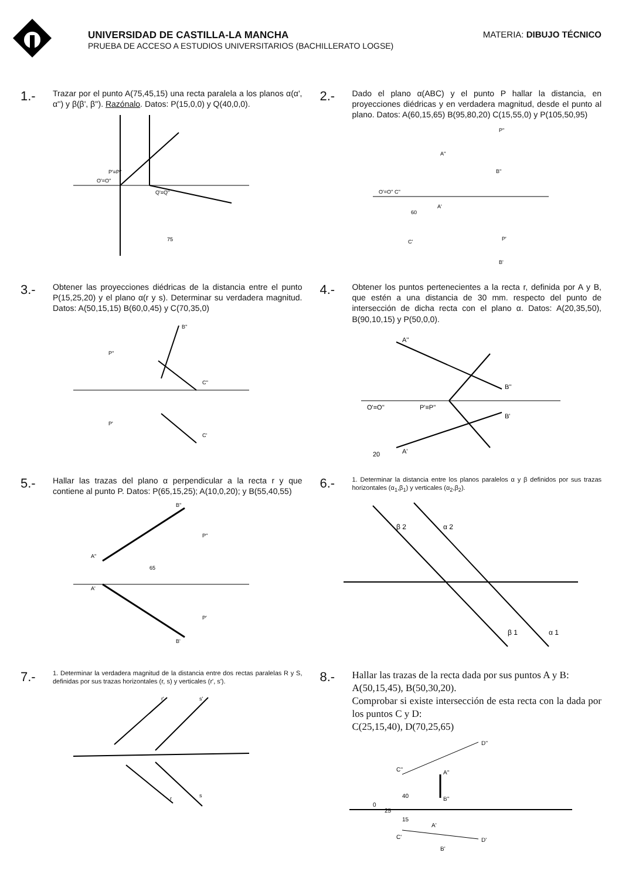UNIVERSIDAD DE CASTILLA-LA MANCHA
PRUEBA DE ACCESO A ESTUDIOS UNIVERSITARIOS (BACHILLERATO LOGSE)
MATERIA: DIBUJO TÉCNICO
1.- Trazar por el punto A(75,45,15) una recta paralela a los planos α(α', α'') y β(β', β''). Razónalo. Datos: P(15,0,0) y Q(40,0,0).
O'=O''
P'≡P''
Q'≡Q''
75
2.- Dado el plano α(ABC) y el punto P hallar la distancia, en proyecciones diédricas y en verdadera magnitud, desde el punto al plano. Datos: A(60,15,65) B(95,80,20) C(15,55,0) y P(105,50,95)
O'=O'' C''
A''
B''
P''
A'
60
C'
P'
B'
3.- Obtener las proyecciones diédricas de la distancia entre el punto P(15,25,20) y el plano α(r y s). Determinar su verdadera magnitud. Datos: A(50,15,15) B(60,0,45) y C(70,35,0)
B''
P''
C''
P'
C'
4.- Obtener los puntos pertenecientes a la recta r, definida por A y B, que estén a una distancia de 30 mm. respecto del punto de intersección de dicha recta con el plano α. Datos: A(20,35,50), B(90,10,15) y P(50,0,0).
A''
B''
O'=O''
P'≡P''
A'
B'
20
5.- Hallar las trazas del plano α perpendicular a la recta r y que contiene al punto P. Datos: P(65,15,25); A(10,0,20); y B(55,40,55)
A''
B''
65
P''
A'
P'
B'
6.- 1. Determinar la distancia entre los planos paralelos α y β definidos por sus trazas horizontales (α<sub>1</sub>,β<sub>1</sub>) y verticales (α<sub>2</sub>,β<sub>2</sub>).
β 2
α 2
β 1
α 1
7.- 1. Determinar la verdadera magnitud de la distancia entre dos rectas paralelas R y S, definidas por sus trazas horizontales (r, s) y verticales (r', s').
r'
s'
r
s
8.- Hallar las trazas de la recta dada por sus puntos A y B:
A(50,15,45), B(50,30,20).
Comprobar si existe intersección de esta recta con la dada por los puntos C y D:
C(25,15,40), D(70,25,65)
D''
C''
A''
B''
40
0
25
15
A'
C'
D'
B'